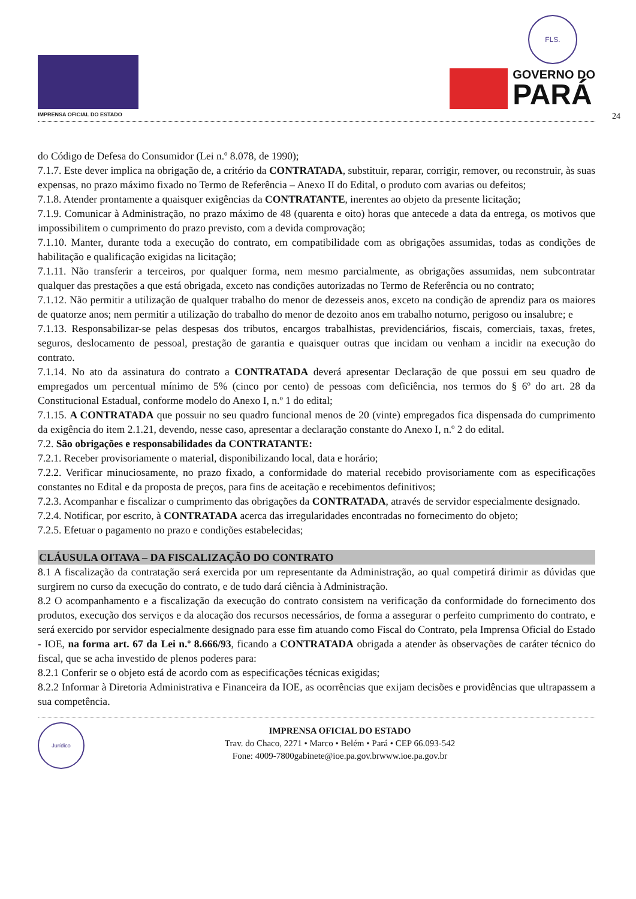IMPRENSA OFICIAL DO ESTADO
FLS.
GOVERNO DO
PARÁ
24
do Código de Defesa do Consumidor (Lei n.º 8.078, de 1990);
7.1.7. Este dever implica na obrigação de, a critério da CONTRATADA, substituir, reparar, corrigir, remover, ou reconstruir, às suas expensas, no prazo máximo fixado no Termo de Referência – Anexo II do Edital, o produto com avarias ou defeitos;
7.1.8. Atender prontamente a quaisquer exigências da CONTRATANTE, inerentes ao objeto da presente licitação;
7.1.9. Comunicar à Administração, no prazo máximo de 48 (quarenta e oito) horas que antecede a data da entrega, os motivos que impossibilitem o cumprimento do prazo previsto, com a devida comprovação;
7.1.10. Manter, durante toda a execução do contrato, em compatibilidade com as obrigações assumidas, todas as condições de habilitação e qualificação exigidas na licitação;
7.1.11. Não transferir a terceiros, por qualquer forma, nem mesmo parcialmente, as obrigações assumidas, nem subcontratar qualquer das prestações a que está obrigada, exceto nas condições autorizadas no Termo de Referência ou no contrato;
7.1.12. Não permitir a utilização de qualquer trabalho do menor de dezesseis anos, exceto na condição de aprendiz para os maiores de quatorze anos; nem permitir a utilização do trabalho do menor de dezoito anos em trabalho noturno, perigoso ou insalubre; e
7.1.13. Responsabilizar-se pelas despesas dos tributos, encargos trabalhistas, previdenciários, fiscais, comerciais, taxas, fretes, seguros, deslocamento de pessoal, prestação de garantia e quaisquer outras que incidam ou venham a incidir na execução do contrato.
7.1.14. No ato da assinatura do contrato a CONTRATADA deverá apresentar Declaração de que possui em seu quadro de empregados um percentual mínimo de 5% (cinco por cento) de pessoas com deficiência, nos termos do § 6º do art. 28 da Constitucional Estadual, conforme modelo do Anexo I, n.º 1 do edital;
7.1.15. A CONTRATADA que possuir no seu quadro funcional menos de 20 (vinte) empregados fica dispensada do cumprimento da exigência do item 2.1.21, devendo, nesse caso, apresentar a declaração constante do Anexo I, n.º 2 do edital.
7.2. São obrigações e responsabilidades da CONTRATANTE:
7.2.1. Receber provisoriamente o material, disponibilizando local, data e horário;
7.2.2. Verificar minuciosamente, no prazo fixado, a conformidade do material recebido provisoriamente com as especificações constantes no Edital e da proposta de preços, para fins de aceitação e recebimentos definitivos;
7.2.3. Acompanhar e fiscalizar o cumprimento das obrigações da CONTRATADA, através de servidor especialmente designado.
7.2.4. Notificar, por escrito, à CONTRATADA acerca das irregularidades encontradas no fornecimento do objeto;
7.2.5. Efetuar o pagamento no prazo e condições estabelecidas;
CLÁUSULA OITAVA – DA FISCALIZAÇÃO DO CONTRATO
8.1 A fiscalização da contratação será exercida por um representante da Administração, ao qual competirá dirimir as dúvidas que surgirem no curso da execução do contrato, e de tudo dará ciência à Administração.
8.2 O acompanhamento e a fiscalização da execução do contrato consistem na verificação da conformidade do fornecimento dos produtos, execução dos serviços e da alocação dos recursos necessários, de forma a assegurar o perfeito cumprimento do contrato, e será exercido por servidor especialmente designado para esse fim atuando como Fiscal do Contrato, pela Imprensa Oficial do Estado - IOE, na forma art. 67 da Lei n.º 8.666/93, ficando a CONTRATADA obrigada a atender às observações de caráter técnico do fiscal, que se acha investido de plenos poderes para:
8.2.1 Conferir se o objeto está de acordo com as especificações técnicas exigidas;
8.2.2 Informar à Diretoria Administrativa e Financeira da IOE, as ocorrências que exijam decisões e providências que ultrapassem a sua competência.
Jurídico
IMPRENSA OFICIAL DO ESTADO
Trav. do Chaco, 2271 • Marco • Belém • Pará • CEP 66.093-542
Fone: 4009-7800gabinete@ioe.pa.gov.brwww.ioe.pa.gov.br